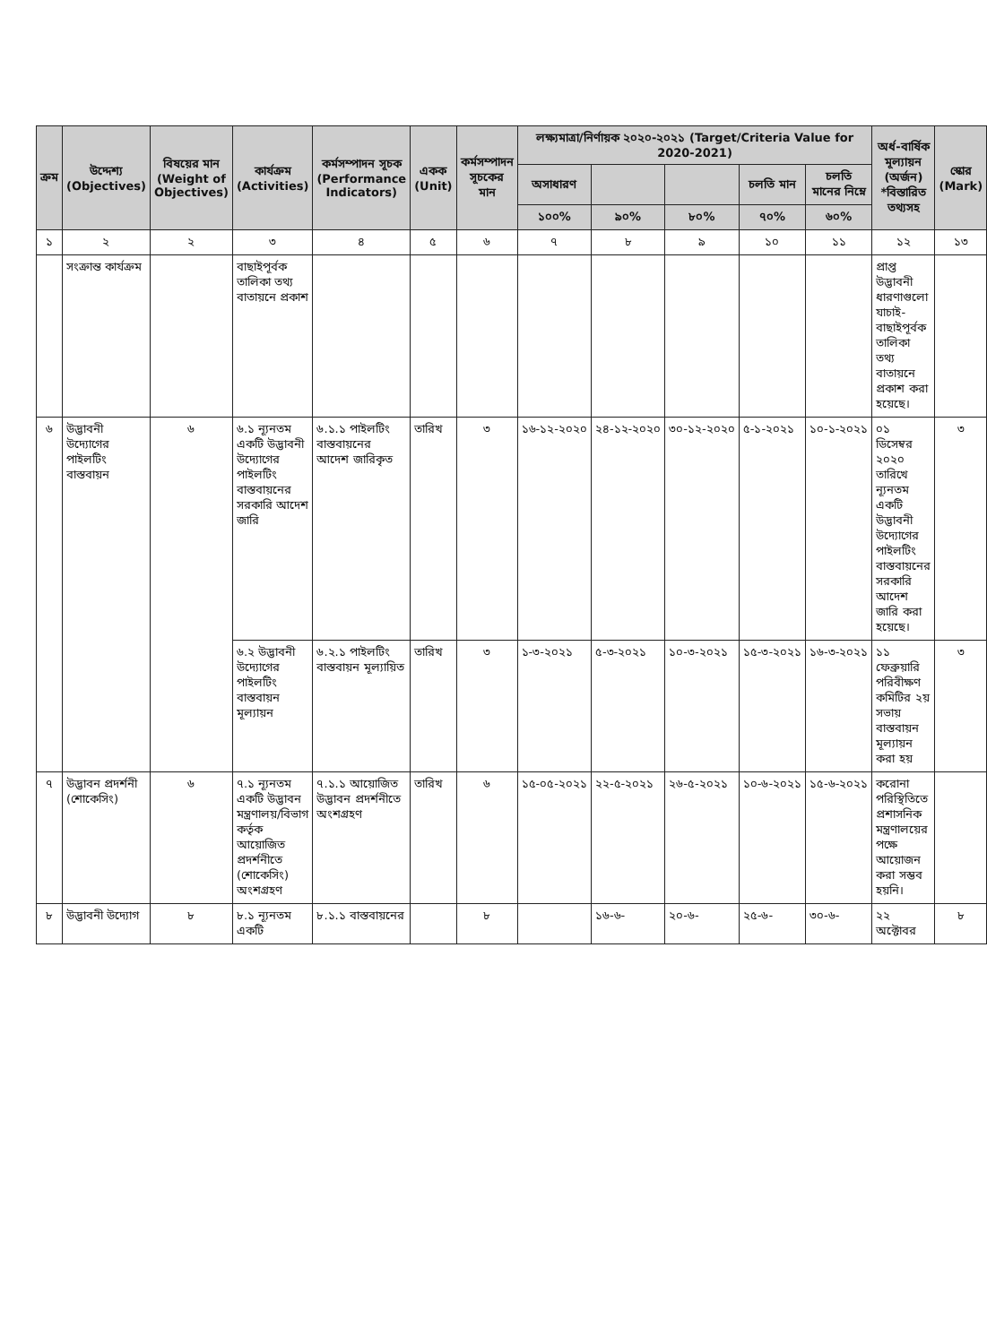| ক্রম | উদ্দেশ্য (Objectives) | বিষয়ের মান (Weight of Objectives) | কার্যক্রম (Activities) | কর্মসম্পাদন সূচক (Performance Indicators) | একক (Unit) | কর্মসম্পাদন সূচকের মান | লক্ষ্যমাত্রা/নির্ণায়ক ২০২০-২০২১ (Target/Criteria Value for 2020-2021) | | | | | অর্ধ-বার্ষিক মূল্যায়ন (অর্জন) *বিস্তারিত তথ্যসহ | স্কোর (Mark) |
| --- | --- | --- | --- | --- | --- | --- | --- | --- | --- | --- | --- | --- | --- |
| | | | | | | | অসাধারণ | | | চলতি মান | চলতি মানের নিম্নে | | |
| | | | | | | | ১০০% | ৯০% | ৮০% | ৭০% | ৬০% | | |
| ১ | ২ | ২ | ৩ | ৪ | ৫ | ৬ | ৭ | ৮ | ৯ | ১০ | ১১ | ১২ | ১৩ |
| | সংক্রান্ত কার্যক্রম | | বাছাইপূর্বক তালিকা তথ্য বাতায়নে প্রকাশ | | | | | | | | | প্রাপ্ত উদ্ভাবনী ধারণাগুলো যাচাই-বাছাইপূর্বক তালিকা তথ্য বাতায়নে প্রকাশ করা হয়েছে। | |
| ৬ | উদ্ভাবনী উদ্যোগের পাইলটিং বাস্তবায়ন | ৬ | ৬.১ ন্যূনতম একটি উদ্ভাবনী উদ্যোগের পাইলটিং বাস্তবায়নের সরকারি আদেশ জারি | ৬.১.১ পাইলটিং বাস্তবায়নের আদেশ জারিকৃত | তারিখ | ৩ | ১৬-১২-২০২০ | ২৪-১২-২০২০ | ৩০-১২-২০২০ | ৫-১-২০২১ | ১০-১-২০২১ | ০১ ডিসেম্বর ২০২০ তারিখে ন্যূনতম একটি উদ্ভাবনী উদ্যোগের পাইলটিং বাস্তবায়নের সরকারি আদেশ জারি করা হয়েছে। | ৩ |
| | | | ৬.২ উদ্ভাবনী উদ্যোগের পাইলটিং বাস্তবায়ন মূল্যায়ন | ৬.২.১ পাইলটিং বাস্তবায়ন মূল্যায়িত | তারিখ | ৩ | ১-৩-২০২১ | ৫-৩-২০২১ | ১০-৩-২০২১ | ১৫-৩-২০২১ | ১৬-৩-২০২১ | ১১ ফেব্রুয়ারি পরিবীক্ষণ কমিটির ২য় সভায় বাস্তবায়ন মূল্যায়ন করা হয় | ৩ |
| ৭ | উদ্ভাবন প্রদর্শনী (শোকেসিং) | ৬ | ৭.১ ন্যূনতম একটি উদ্ভাবন মন্ত্রণালয়/বিভাগ কর্তৃক আয়োজিত প্রদর্শনীতে (শোকেসিং) অংশগ্রহণ | ৭.১.১ আয়োজিত উদ্ভাবন প্রদর্শনীতে অংশগ্রহণ | তারিখ | ৬ | ১৫-০৫-২০২১ | ২২-৫-২০২১ | ২৬-৫-২০২১ | ১০-৬-২০২১ | ১৫-৬-২০২১ | করোনা পরিস্থিতিতে প্রশাসনিক মন্ত্রণালয়ের পক্ষে আয়োজন করা সম্ভব হয়নি। | |
| ৮ | উদ্ভাবনী উদ্যোগ | ৮ | ৮.১ ন্যূনতম একটি | ৮.১.১ বাস্তবায়নের | | ৮ | | ১৬-৬- | ২০-৬- | ২৫-৬- | ৩০-৬- | ২২ অক্টোবর | ৮ |